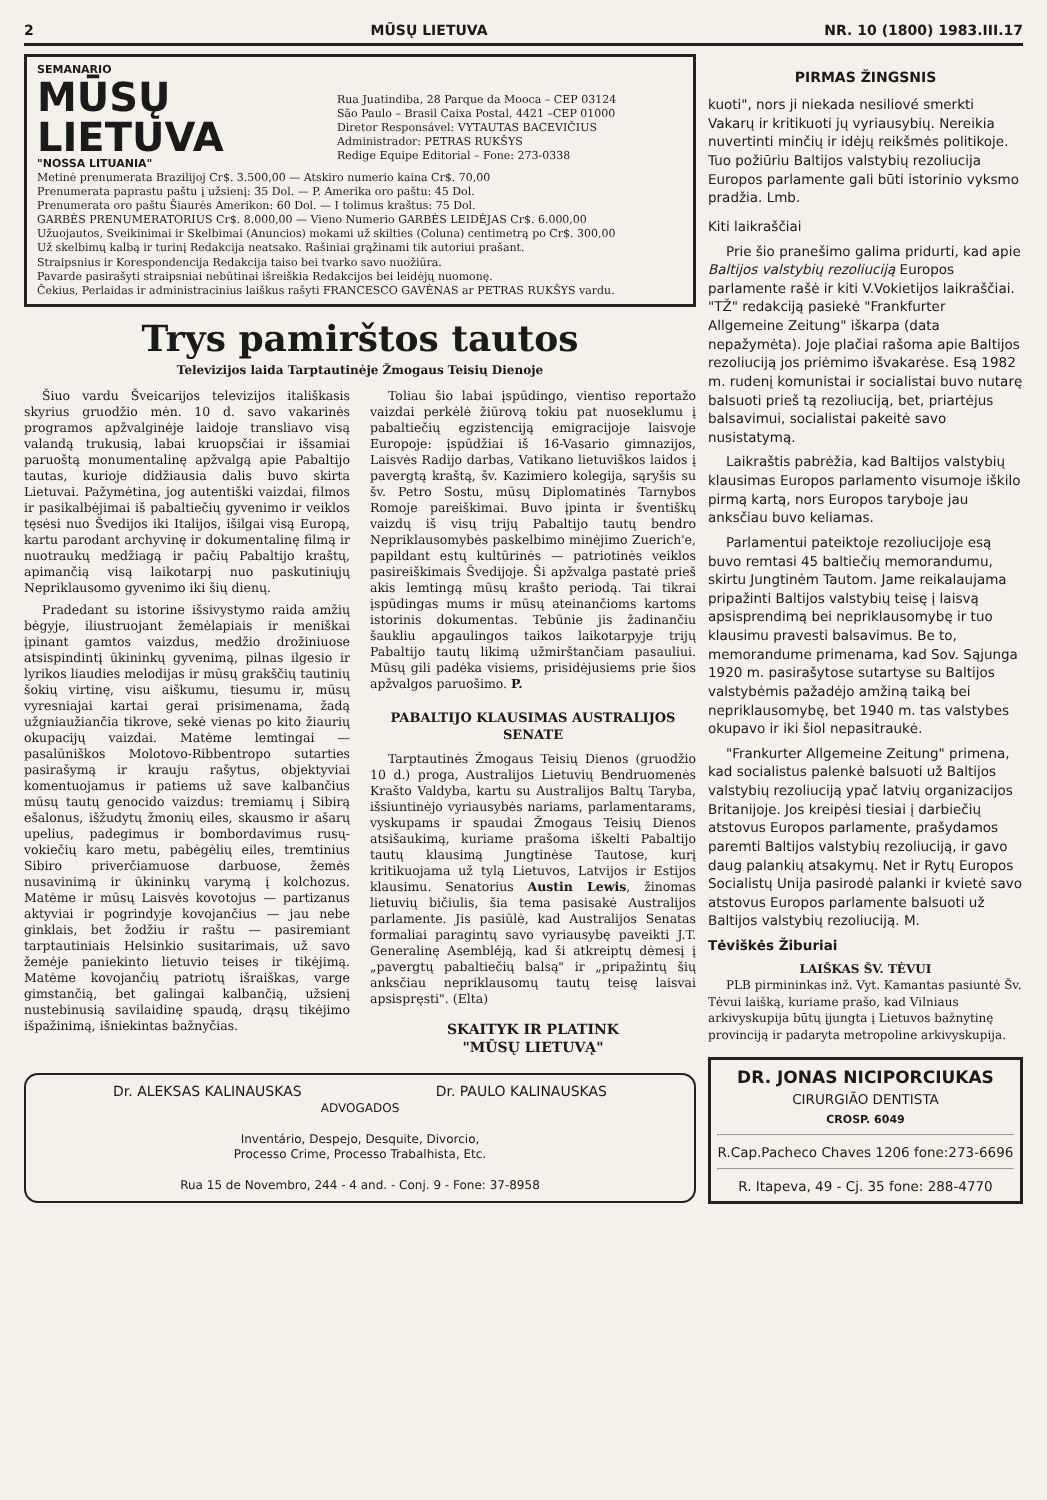2 MŪSŲ LIETUVA NR. 10 (1800) 1983.III.17
SEMANARIO
MŪSŲ
LIETUVA
"NOSSA LITUANIA"
Rua Juatindiba, 28 Parque da Mooca – CEP 03124
São Paulo – Brasil Caixa Postal, 4421 –CEP 01000
Diretor Responsável: VYTAUTAS BACEVIČIUS
Administrador: PETRAS RUKŠYS
Redige Equipe Editorial – Fone: 273-0338
Metinė prenumerata Brazilijoj Cr$. 3.500,00 — Atskiro numerio kaina Cr$. 70,00
Prenumerata paprastu paštu į užsienį: 35 Dol. — P. Amerika oro paštu: 45 Dol.
Prenumerata oro paštu Šiaurės Amerikon: 60 Dol. — I tolimus kraštus: 75 Dol.
GARBĖS PRENUMERATORIUS Cr$. 8.000,00 — Vieno Numerio GARBĖS LEIDĖJAS Cr$. 6.000,00
Užuojautos, Sveikinimai ir Skelbimai (Anuncios) mokami už skilties (Coluna) centimetrą po Cr$. 300,00
Už skelbimų kalbą ir turinį Redakcija neatsako. Rašiniai grąžinami tik autoriui prašant.
Straipsnius ir Korespondencija Redakcija taiso bei tvarko savo nuožiūra.
Pavarde pasirašyti straipsniai nebūtinai išreiškia Redakcijos bei leidėjų nuomonę.
Čekius, Perlaidas ir administracinius laiškus rašyti FRANCESCO GAVĖNAS ar PETRAS RUKŠYS vardu.
Trys pamirštos tautos
Televizijos laida Tarptautinėje Žmogaus Teisių Dienoje
Šiuo vardu Šveicarijos televizijos itališkasis skyrius gruodžio mėn. 10 d. savo vakarinės programos apžvalginėje laidoje transliavo visą valandą trukusią, labai kruopsčiai ir išsamiai paruoštą monumentalinę apžvalgą apie Pabaltijo tautas, kurioje didžiausia dalis buvo skirta Lietuvai. Pažymėtina, jog autentiški vaizdai, filmos ir pasikalbėjimai iš pabaltiečių gyvenimo ir veiklos tęsėsi nuo Švedijos iki Italijos, išilgai visą Europą, kartu parodant archyvinę ir dokumentalinę filmą ir nuotraukų medžiagą ir pačių Pabaltijo kraštų, apimančią visą laikotarpį nuo paskutiniųjų Nepriklausomo gyvenimo iki šių dienų.
Pradedant su istorine išsivystymo raida amžių bėgyje, iliustruojant žemėlapiais ir meniškai įpinant gamtos vaizdus, medžio drožiniuose atsispindintį ūkininkų gyvenimą, pilnas ilgesio ir lyrikos liaudies melodijas ir mūsų grakščių tautinių šokių virtinę, visu aiškumu, tiesumu ir, mūsų vyresniajai kartai gerai prisimenama, žadą užgniaužiančia tikrove, sekė vienas po kito žiaurių okupacijų vaizdai. Matėme lemtingai — pasalūniškos Molotovo-Ribbentropo sutarties pasirašymą ir krauju rašytus, objektyviai komentuojamus ir patiems už save kalbančius mūsų tautų genocido vaizdus: tremiamų į Sibirą ešalonus, išžudytų žmonių eiles, skausmo ir ašarų upelius, padegimus ir bombordavimus rusų-vokiečių karo metu, pabėgėlių eiles, tremtinius Sibiro priverčiamuose darbuose, žemės nusavinimą ir ūkininkų varymą į kolchozus. Matėme ir mūsų Laisvės kovotojus — partizanus aktyviai ir pogrindyje kovojančius — jau nebe ginklais, bet žodžiu ir raštu — pasiremiant tarptautiniais Helsinkio susitarimais, už savo žemėje paniekinto lietuvio teises ir tikėjimą. Matėme kovojančių patriotų išraiškas, varge gimstančią, bet galingai kalbančią, užsienį nustebinusią savilaidinę spaudą, drąsų tikėjimo išpažinimą, išniekintas bažnyčias.
Toliau šio labai įspūdingo, vientiso reportažo vaizdai perkėlė žiūrovą tokiu pat nuoseklumu į pabaltiečių egzistenciją emigracijoje laisvoje Europoje: įspūdžiai iš 16-Vasario gimnazijos, Laisvės Radijo darbas, Vatikano lietuviškos laidos į pavergtą kraštą, šv. Kazimiero kolegija, sąryšis su šv. Petro Sostu, mūsų Diplomatinės Tarnybos Romoje pareiškimai. Buvo įpinta ir šventiškų vaizdų iš visų trijų Pabaltijo tautų bendro Nepriklausomybės paskelbimo minėjimo Zuerich'e, papildant estų kultūrinės — patriotinės veiklos pasireiškimais Švedijoje. Ši apžvalga pastatė prieš akis lemtingą mūsų krašto periodą. Tai tikrai įspūdingas mums ir mūsų ateinančioms kartoms istorinis dokumentas. Tebūnie jis žadinančiu šaukliu apgaulingos taikos laikotarpyje trijų Pabaltijo tautų likimą užmirštančiam pasauliui. Mūsų gili padėka visiems, prisidėjusiems prie šios apžvalgos paruošimo. P.
PABALTIJO KLAUSIMAS AUSTRALIJOS SENATE
Tarptautinės Žmogaus Teisių Dienos (gruodžio 10 d.) proga, Australijos Lietuvių Bendruomenės Krašto Valdyba, kartu su Australijos Baltų Taryba, išsiuntinėjo vyriausybės nariams, parlamentarams, vyskupams ir spaudai Žmogaus Teisių Dienos atsišaukimą, kuriame prašoma iškelti Pabaltijo tautų klausimą Jungtinėse Tautose, kurį kritikuojama už tylą Lietuvos, Latvijos ir Estijos klausimu. Senatorius Austin Lewis, žinomas lietuvių bičiulis, šia tema pasisakė Australijos parlamente. Jis pasiūlė, kad Australijos Senatas formaliai paragintų savo vyriausybę paveikti J.T. Generalinę Asembléją, kad ši atkreiptų dėmesį į „pavergtų pabaltiečių balsą" ir „pripažintų šių anksčiau nepriklausomų tautų teisę laisvai apsispręsti". (Elta)
SKAITYK IR PLATINK
"MŪSŲ LIETUVĄ"
Dr. ALEKSAS KALINAUSKAS Dr. PAULO KALINAUSKAS
ADVOGADOS
Inventário, Despejo, Desquite, Divorcio,
Processo Crime, Processo Trabalhista, Etc.
Rua 15 de Novembro, 244 - 4 and. - Conj. 9 - Fone: 37-8958
PIRMAS ŽINGSNIS
kuoti", nors ji niekada nesiliové smerkti Vakarų ir kritikuoti jų vyriausybių. Nereikia nuvertinti minčių ir idėjų reikšmės politikoje. Tuo požiūriu Baltijos valstybių rezoliucija Europos parlamente gali būti istorinio vyksmo pradžia. Lmb.
Kiti laikraščiai
Prie šio pranešimo galima pridurti, kad apie Baltijos valstybių rezoliuciją Europos parlamente rašė ir kiti V.Vokietijos laikraščiai. "TŽ" redakciją pasiekė "Frankfurter Allgemeine Zeitung" iškarpa (data nepažymėta). Joje plačiai rašoma apie Baltijos rezoliuciją jos priėmimo išvakarėse. Esą 1982 m. rudenį komunistai ir socialistai buvo nutarę balsuoti prieš tą rezoliuciją, bet, priartėjus balsavimui, socialistai pakeitė savo nusistatymą.
Laikraštis pabrėžia, kad Baltijos valstybių klausimas Europos parlamento visumoje iškilo pirmą kartą, nors Europos taryboje jau anksčiau buvo keliamas.
Parlamentui pateiktoje rezoliucijoje esą buvo remtasi 45 baltiečių memorandumu, skirtu Jungtinėm Tautom. Jame reikalaujama pripažinti Baltijos valstybių teisę į laisvą apsisprendimą bei nepriklausomybę ir tuo klausimu pravesti balsavimus. Be to, memorandume primenama, kad Sov. Sąjunga 1920 m. pasirašytose sutartyse su Baltijos valstybėmis pažadėjo amžiną taiką bei nepriklausomybę, bet 1940 m. tas valstybes okupavo ir iki šiol nepasitraukė.
"Frankurter Allgemeine Zeitung" primena, kad socialistus palenkė balsuoti už Baltijos valstybių rezoliuciją ypač latvių organizacijos Britanijoje. Jos kreipėsi tiesiai į darbiečių atstovus Europos parlamente, prašydamos paremti Baltijos valstybių rezoliuciją, ir gavo daug palankių atsakymų. Net ir Rytų Europos Socialistų Unija pasirodė palanki ir kvietė savo atstovus Europos parlamente balsuoti už Baltijos valstybių rezoliuciją. M.
Tėviškės Žiburiai
LAIŠKAS ŠV. TĖVUI
PLB pirmininkas inž. Vyt. Kamantas pasiuntė Šv. Tėvui laišką, kuriame prašo, kad Vilniaus arkivyskupija būtų įjungta į Lietuvos bažnytinę provinciją ir padaryta metropoline arkivyskupija.
DR. JONAS NICIPORCIUKAS
CIRURGIÃO DENTISTA
CROSP. 6049
R.Cap.Pacheco Chaves 1206 fone:273-6696
R. Itapeva, 49 - Cj. 35 fone: 288-4770